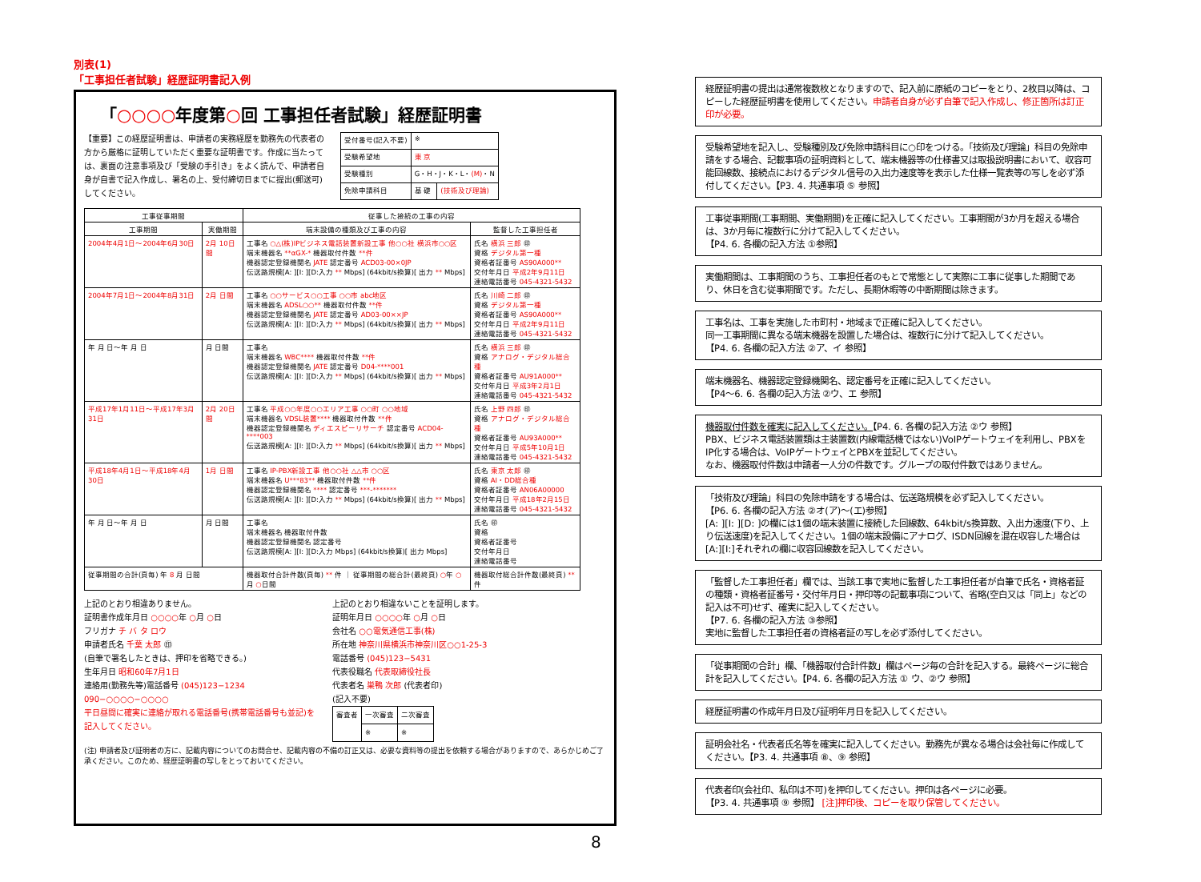別表(1)
「工事担任者試験」経歴証明書記入例
「○○○○年度第○回 工事担任者試験」経歴証明書
【重要】この経歴証明書は、申請者の実務経歴を勤務先の代表者の方から厳格に証明していただく重要な証明書です。作成に当たっては、裏面の注意事項及び「受験の手引き」をよく読んで、申請者自身が自書で記入作成し、署名の上、受付締切日までに提出(郵送可)してください。
| 受付番号(記入不要) | ※ | |
| 受験希望地 | 東 京 | |
| 受験種別 | G・H・J・K・L・ (M) ・N | |
| 免除申請科目 | 基 礎 | (技術及び理論) |
| 工事従事期間 | | 従事した接続の工事の内容 | |
| --- | --- | --- | --- |
| 工事期間 | 実働期間 | 端末設備の種類及び工事の内容 | 監督した工事担任者 |
| 2004年4月1日〜2004年6月30日 | 2月 10日間 | 工事名 ○△(株)IPビジネス電話装置新設工事 他○○社 横浜市○○区 端末機器名 **αGX-* 機器取付件数 **件 機器認定登録機関名 JATE 認定番号 ACD03-00×0JP 伝送路規模[A: ][I: ][D:入力 ** Mbps] (64kbit/s換算)[ 出力 ** Mbps] | 氏名 横浜 三郎 ㊞ 資格 デジタル第一種 資格者証番号 AS90A000** 交付年月日 平成2年9月11日 連絡電話番号 045-4321-5432 |
| 2004年7月1日〜2004年8月31日 | 2月 日間 | 工事名 ○○サービス○○工事 ○○市 abc地区 端末機器名 ADSL○○** 機器取付件数 **件 機器認定登録機関名 JATE 認定番号 AD03-00××JP 伝送路規模[A: ][I: ][D:入力 ** Mbps] (64kbit/s換算)[ 出力 ** Mbps] | 氏名 川崎 二郎 ㊞ 資格 デジタル第一種 資格者証番号 AS90A000** 交付年月日 平成2年9月11日 連絡電話番号 045-4321-5432 |
| 年 月 日〜年 月 日 | 月 日間 | 工事名 端末機器名 WBC**** 機器取付件数 **件 機器認定登録機関名 JATE 認定番号 D04-****001 伝送路規模[A: ][I: ][D:入力 ** Mbps] (64kbit/s換算)[ 出力 ** Mbps] | 氏名 横浜 三郎 ㊞ 資格 アナログ・デジタル総合種 資格者証番号 AU91A000** 交付年月日 平成3年2月1日 連絡電話番号 045-4321-5432 |
| 平成17年1月11日〜平成17年3月31日 | 2月 20日間 | 工事名 平成○○年度○○エリア工事 ○○町 ○○地域 端末機器名 VDSL装置**** 機器取付件数 **件 機器認定登録機関名 ディエスピーリサーチ 認定番号 ACD04-****003 伝送路規模[A: ][I: ][D:入力 ** Mbps] (64kbit/s換算)[ 出力 ** Mbps] | 氏名 上野 四郎 ㊞ 資格 アナログ・デジタル総合種 資格者証番号 AU93A000** 交付年月日 平成5年10月1日 連絡電話番号 045-4321-5432 |
| 平成18年4月1日〜平成18年4月30日 | 1月 日間 | 工事名 IP-PBX新設工事 他○○社 △△市 ○○区 端末機器名 U***83** 機器取付件数 **件 機器認定登録機関名 **** 認定番号 ***-******* 伝送路規模[A: ][I: ][D:入力 ** Mbps] (64kbit/s換算)[ 出力 ** Mbps] | 氏名 東京 太郎 ㊞ 資格 AI・DD総合種 資格者証番号 AN06A00000 交付年月日 平成18年2月15日 連絡電話番号 045-4321-5432 |
| 年 月 日〜年 月 日 | 月 日間 | 工事名 端末機器名 機器取付件数 機器認定登録機関名 認定番号 伝送路規模[A: ][I: ][D:入力 Mbps] (64kbit/s換算)[ 出力 Mbps] | 氏名 ㊞ 資格 資格者証番号 交付年月日 連絡電話番号 |
| 従事期間の合計(頁毎) 年 8 月 日間 | | 機器取付合計件数(頁毎) ** 件 ｜ 従事期間の総合計(最終頁) ○ 年 ○ 月 ○ 日間 | 機器取付総合計件数(最終頁) ** 件 |
上記のとおり相違ありません。
証明書作成年月日 ○○○○年 ○月 ○日
フリガナ チ バ タ ロウ
申請者氏名 千葉 太郎 ㊞
(自筆で署名したときは、押印を省略できる。)
生年月日 昭和60年7月1日
連絡用(勤務先等)電話番号 (045)123−1234 090−○○○○−○○○○
平日昼間に確実に連絡が取れる電話番号(携帯電話番号も並記)を記入してください。
上記のとおり相違ないことを証明します。
証明年月日 ○○○○年 ○月 ○日
会社名 ○○電気通信工事(株)
所在地 神奈川県横浜市神奈川区○○1-25-3
電話番号 (045)123−5431
代表役職名 代表取締役社長
代表者名 巣鴨 次郎 (代表者印)
(記入不要)
| 審査者 | 一次審査 | 二次審査 |
| | ※ | ※ |
(注) 申請者及び証明者の方に、記載内容についてのお問合せ、記載内容の不備の訂正又は、必要な資料等の提出を依頼する場合がありますので、あらかじめご了承ください。このため、経歴証明書の写しをとっておいてください。
経歴証明書の提出は通常複数枚となりますので、記入前に原紙のコピーをとり、2枚目以降は、コピーした経歴証明書を使用してください。申請者自身が必ず自筆で記入作成し、修正箇所は訂正印が必要。
受験希望地を記入し、受験種別及び免除申請科目に○印をつける。「技術及び理論」科目の免除申請をする場合、記載事項の証明資料として、端末機器等の仕様書又は取扱説明書において、収容可能回線数、接続点におけるデジタル信号の入出力速度等を表示した仕様一覧表等の写しを必ず添付してください。【P3. 4. 共通事項 ⑤ 参照】
工事従事期間(工事期間、実働期間)を正確に記入してください。工事期間が3か月を超える場合は、3か月毎に複数行に分けて記入してください。
【P4. 6. 各欄の記入方法 ①参照】
実働期間は、工事期間のうち、工事担任者のもとで常態として実際に工事に従事した期間であり、休日を含む従事期間です。ただし、長期休暇等の中断期間は除きます。
工事名は、工事を実施した市町村・地域まで正確に記入してください。
同一工事期間に異なる端末機器を設置した場合は、複数行に分けて記入してください。
【P4. 6. 各欄の記入方法 ②ア、イ 参照】
端末機器名、機器認定登録機関名、認定番号を正確に記入してください。
【P4〜6. 6. 各欄の記入方法 ②ウ、エ 参照】
機器取付件数を確実に記入してください。【P4. 6. 各欄の記入方法 ②ウ 参照】
PBX、ビジネス電話装置類は主装置数(内線電話機ではない)VoIPゲートウェイを利用し、PBXをIP化する場合は、VoIPゲートウェイとPBXを並記してください。
なお、機器取付件数は申請者一人分の件数です。グループの取付件数ではありません。
「技術及び理論」科目の免除申請をする場合は、伝送路規模を必ず記入してください。
【P6. 6. 各欄の記入方法 ②オ(ア)〜(エ)参照】
[A: ][I: ][D: ]の欄には1個の端末装置に接続した回線数、64kbit/s換算数、入出力速度(下り、上り伝送速度)を記入してください。1個の端末設備にアナログ、ISDN回線を混在収容した場合は[A:][I:]それぞれの欄に収容回線数を記入してください。
「監督した工事担任者」欄では、当該工事で実地に監督した工事担任者が自筆で氏名・資格者証の種類・資格者証番号・交付年月日・押印等の記載事項について、省略(空白又は「同上」などの記入は不可)せず、確実に記入してください。
【P7. 6. 各欄の記入方法 ③参照】
実地に監督した工事担任者の資格者証の写しを必ず添付してください。
「従事期間の合計」欄、「機器取付合計件数」欄はページ毎の合計を記入する。最終ページに総合計を記入してください。【P4. 6. 各欄の記入方法 ① ウ、②ウ 参照】
経歴証明書の作成年月日及び証明年月日を記入してください。
証明会社名・代表者氏名等を確実に記入してください。勤務先が異なる場合は会社毎に作成してください。【P3. 4. 共通事項 ⑧、⑨ 参照】
代表者印(会社印、私印は不可)を押印してください。押印は各ページに必要。
【P3. 4. 共通事項 ⑨ 参照】 [注]押印後、コピーを取り保管してください。
8